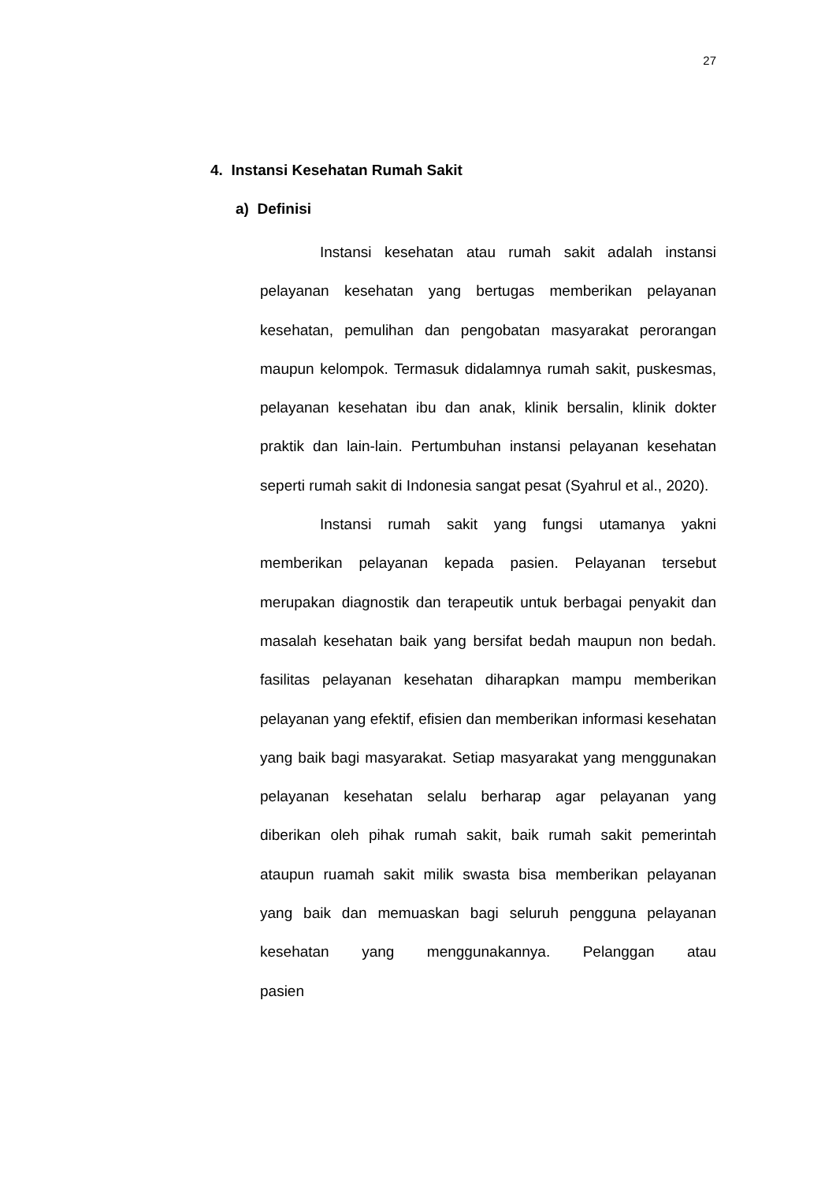27
4. Instansi Kesehatan Rumah Sakit
a) Definisi
Instansi kesehatan atau rumah sakit adalah instansi pelayanan kesehatan yang bertugas memberikan pelayanan kesehatan, pemulihan dan pengobatan masyarakat perorangan maupun kelompok. Termasuk didalamnya rumah sakit, puskesmas, pelayanan kesehatan ibu dan anak, klinik bersalin, klinik dokter praktik dan lain-lain. Pertumbuhan instansi pelayanan kesehatan seperti rumah sakit di Indonesia sangat pesat (Syahrul et al., 2020).
Instansi rumah sakit yang fungsi utamanya yakni memberikan pelayanan kepada pasien. Pelayanan tersebut merupakan diagnostik dan terapeutik untuk berbagai penyakit dan masalah kesehatan baik yang bersifat bedah maupun non bedah. fasilitas pelayanan kesehatan diharapkan mampu memberikan pelayanan yang efektif, efisien dan memberikan informasi kesehatan yang baik bagi masyarakat. Setiap masyarakat yang menggunakan pelayanan kesehatan selalu berharap agar pelayanan yang diberikan oleh pihak rumah sakit, baik rumah sakit pemerintah ataupun ruamah sakit milik swasta bisa memberikan pelayanan yang baik dan memuaskan bagi seluruh pengguna pelayanan kesehatan yang menggunakannya. Pelanggan atau pasien